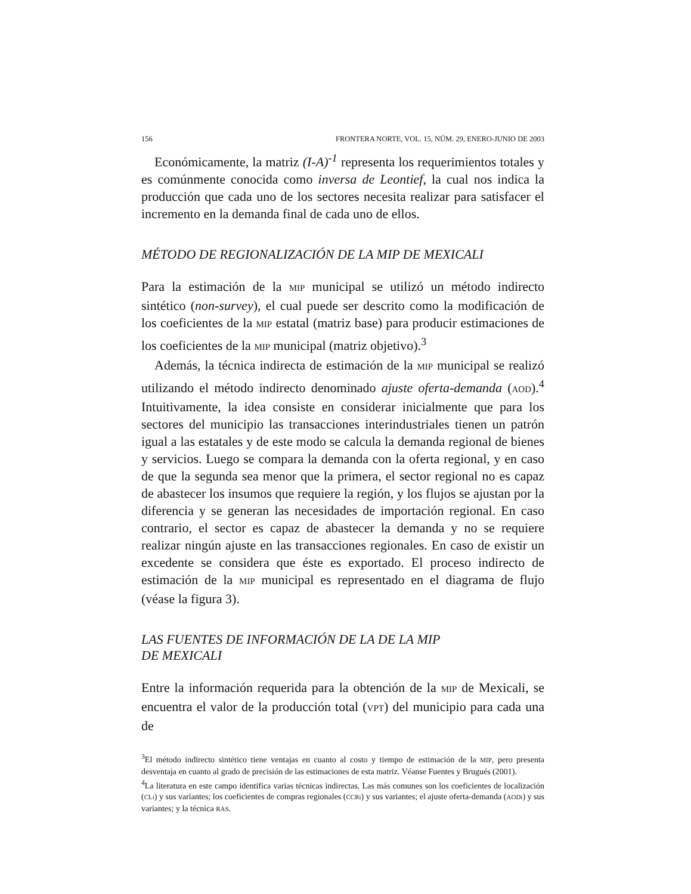156 FRONTERA NORTE, VOL. 15, NÚM. 29, ENERO-JUNIO DE 2003
Económicamente, la matriz (I-A)<sup>-1</sup> representa los requerimientos totales y es comúnmente conocida como inversa de Leontief, la cual nos indica la producción que cada uno de los sectores necesita realizar para satisfacer el incremento en la demanda final de cada uno de ellos.
MÉTODO DE REGIONALIZACIÓN DE LA MIP DE MEXICALI
Para la estimación de la MIP municipal se utilizó un método indirecto sintético (non-survey), el cual puede ser descrito como la modificación de los coeficientes de la MIP estatal (matriz base) para producir estimaciones de los coeficientes de la MIP municipal (matriz objetivo).<sup>3</sup>
Además, la técnica indirecta de estimación de la MIP municipal se realizó utilizando el método indirecto denominado ajuste oferta-demanda (AOD).<sup>4</sup> Intuitivamente, la idea consiste en considerar inicialmente que para los sectores del municipio las transacciones interindustriales tienen un patrón igual a las estatales y de este modo se calcula la demanda regional de bienes y servicios. Luego se compara la demanda con la oferta regional, y en caso de que la segunda sea menor que la primera, el sector regional no es capaz de abastecer los insumos que requiere la región, y los flujos se ajustan por la diferencia y se generan las necesidades de importación regional. En caso contrario, el sector es capaz de abastecer la demanda y no se requiere realizar ningún ajuste en las transacciones regionales. En caso de existir un excedente se considera que éste es exportado. El proceso indirecto de estimación de la MIP municipal es representado en el diagrama de flujo (véase la figura 3).
LAS FUENTES DE INFORMACIÓN DE LA DE LA MIP
DE MEXICALI
Entre la información requerida para la obtención de la MIP de Mexicali, se encuentra el valor de la producción total (VPT) del municipio para cada una de
<sup>3</sup> El método indirecto sintético tiene ventajas en cuanto al costo y tiempo de estimación de la MIP, pero presenta desventaja en cuanto al grado de precisión de las estimaciones de esta matriz. Véanse Fuentes y Brugués (2001).
<sup>4</sup> La literatura en este campo identifica varias técnicas indirectas. Las más comunes son los coeficientes de localización (CLi) y sus variantes; los coeficientes de compras regionales (CCRi) y sus variantes; el ajuste oferta-demanda (AODi) y sus variantes; y la técnica RAS.